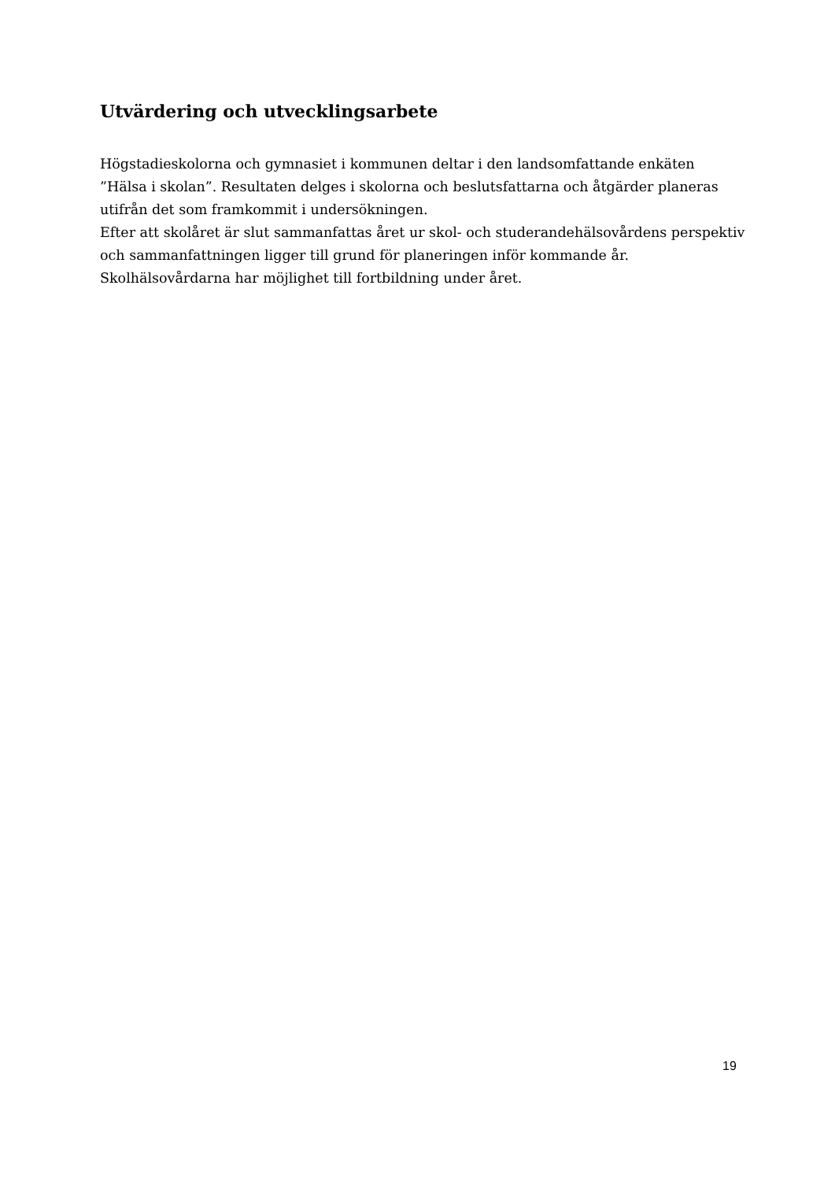Utvärdering och utvecklingsarbete
Högstadieskolorna och gymnasiet i kommunen deltar i den landsomfattande enkäten ”Hälsa i skolan”. Resultaten delges i skolorna och beslutsfattarna och åtgärder planeras utifrån det som framkommit i undersökningen.
Efter att skolåret är slut sammanfattas året ur skol- och studerandehälsovårdens perspektiv och sammanfattningen ligger till grund för planeringen inför kommande år. Skolhälsovårdarna har möjlighet till fortbildning under året.
19